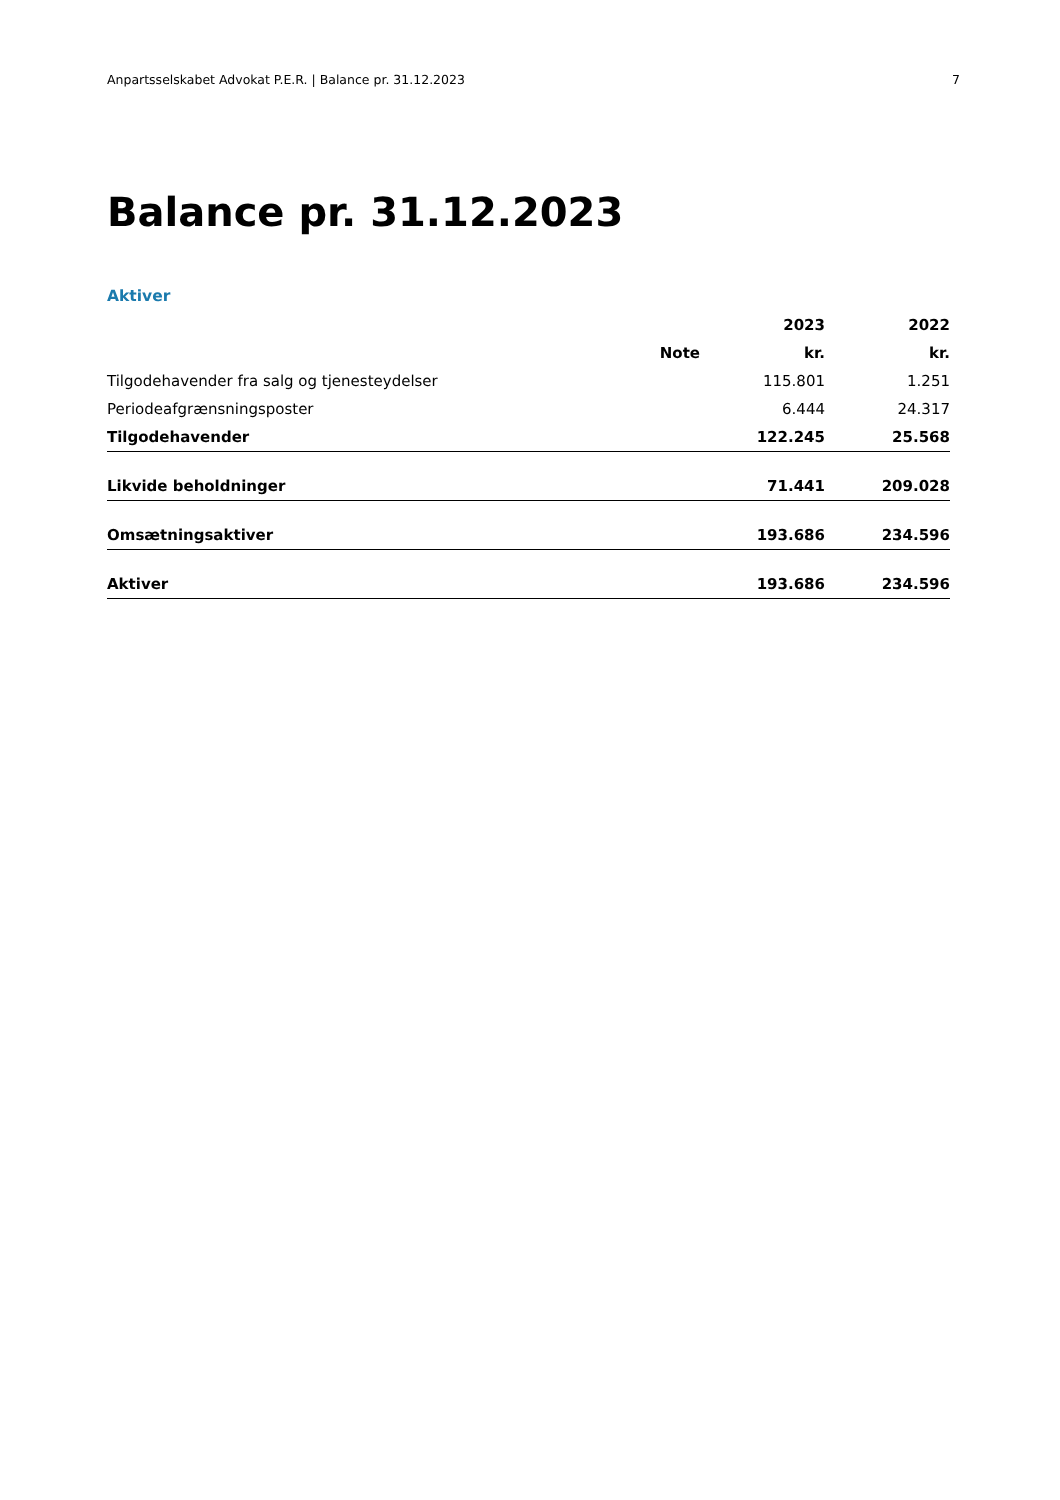Anpartsselskabet Advokat P.E.R. | Balance pr. 31.12.2023 7
Balance pr. 31.12.2023
Aktiver
| | | 2023 | 2022 |
| --- | --- | --- | --- |
| | Note | kr. | kr. |
| Tilgodehavender fra salg og tjenesteydelser | | 115.801 | 1.251 |
| Periodeafgrænsningsposter | | 6.444 | 24.317 |
| Tilgodehavender | | 122.245 | 25.568 |
| Likvide beholdninger | | 71.441 | 209.028 |
| Omsætningsaktiver | | 193.686 | 234.596 |
| Aktiver | | 193.686 | 234.596 |